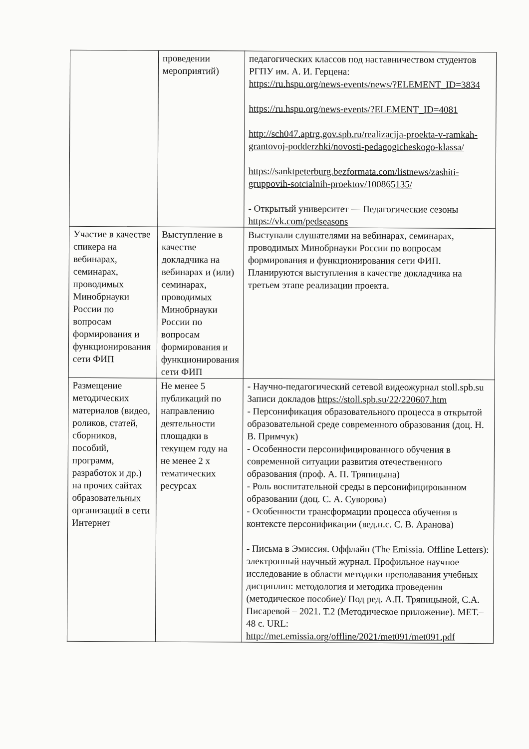| | проведении мероприятий) | педагогических классов под наставничеством студентов РГПУ им. А. И. Герцена: https://ru.hspu.org/news-events/news/?ELEMENT_ID=3834 https://ru.hspu.org/news-events/?ELEMENT_ID=4081 http://sch047.aptrg.gov.spb.ru/realizacija-proekta-v-ramkah-grantovoj-podderzhki/novosti-pedagogicheskogo-klassa/ https://sanktpeterburg.bezformata.com/listnews/zashiti-gruppovih-sotcialnih-proektov/100865135/ - Открытый университет — Педагогические сезоны https://vk.com/pedseasons |
| Участие в качестве спикера на вебинарах, семинарах, проводимых Минобрнауки России по вопросам формирования и функционирования сети ФИП | Выступление в качестве докладчика на вебинарах и (или) семинарах, проводимых Минобрнауки России по вопросам формирования и функционирования сети ФИП | Выступали слушателями на вебинарах, семинарах, проводимых Минобрнауки России по вопросам формирования и функционирования сети ФИП. Планируются выступления в качестве докладчика на третьем этапе реализации проекта. |
| Размещение методических материалов (видео, роликов, статей, сборников, пособий, программ, разработок и др.) на прочих сайтах образовательных организаций в сети Интернет | Не менее 5 публикаций по направлению деятельности площадки в текущем году на не менее 2 х тематических ресурсах | - Научно-педагогический сетевой видеожурнал stoll.spb.su Записи докладов https://stoll.spb.su/22/220607.htm - Персонификация образовательного процесса в открытой образовательной среде современного образования (доц. Н. В. Примчук) - Особенности персонифицированного обучения в современной ситуации развития отечественного образования (проф. А. П. Тряпицына) - Роль воспитательной среды в персонифицированном образовании (доц. С. А. Суворова) - Особенности трансформации процесса обучения в контексте персонификации (вед.н.с. С. В. Аранова) - Письма в Эмиссия. Оффлайн (The Emissia. Offline Letters): электронный научный журнал. Профильное научное исследование в области методики преподавания учебных дисциплин: методология и методика проведения (методическое пособие)/ Под ред. А.П. Тряпицыной, С.А. Писаревой – 2021. Т.2 (Методическое приложение). МЕТ.– 48 с. URL: http://met.emissia.org/offline/2021/met091/met091.pdf |